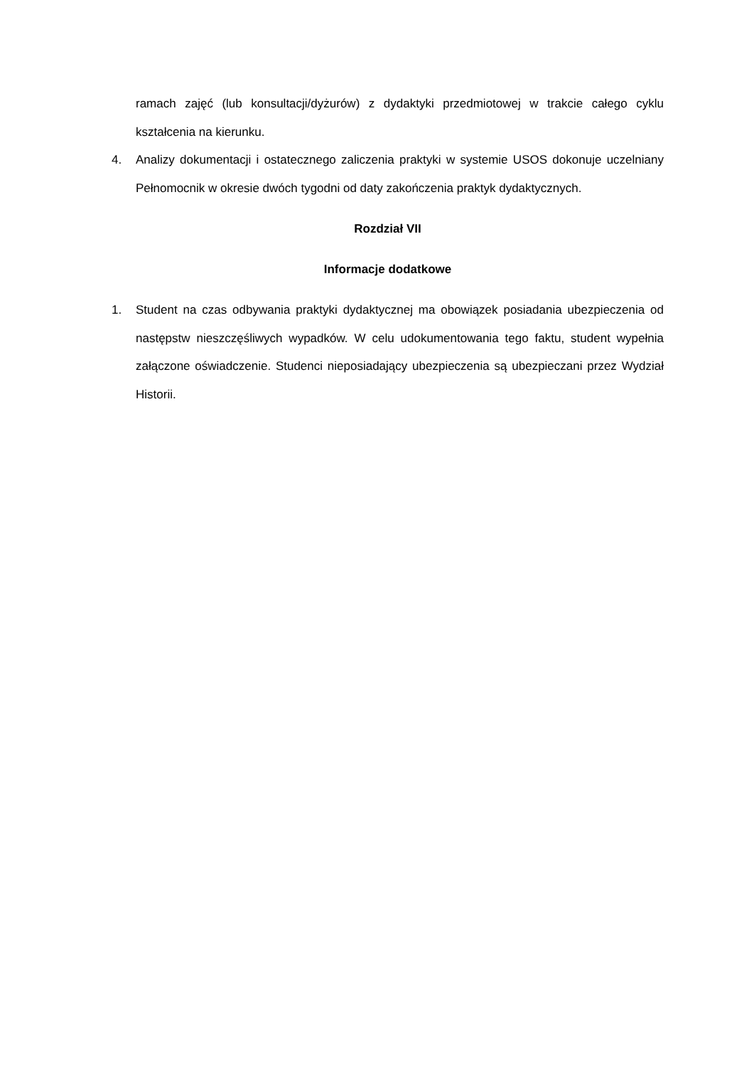ramach zajęć (lub konsultacji/dyżurów) z dydaktyki przedmiotowej w trakcie całego cyklu kształcenia na kierunku.
4. Analizy dokumentacji i ostatecznego zaliczenia praktyki w systemie USOS dokonuje uczelniany Pełnomocnik w okresie dwóch tygodni od daty zakończenia praktyk dydaktycznych.
Rozdział VII
Informacje dodatkowe
1. Student na czas odbywania praktyki dydaktycznej ma obowiązek posiadania ubezpieczenia od następstw nieszczęśliwych wypadków. W celu udokumentowania tego faktu, student wypełnia załączone oświadczenie. Studenci nieposiadający ubezpieczenia są ubezpieczani przez Wydział Historii.